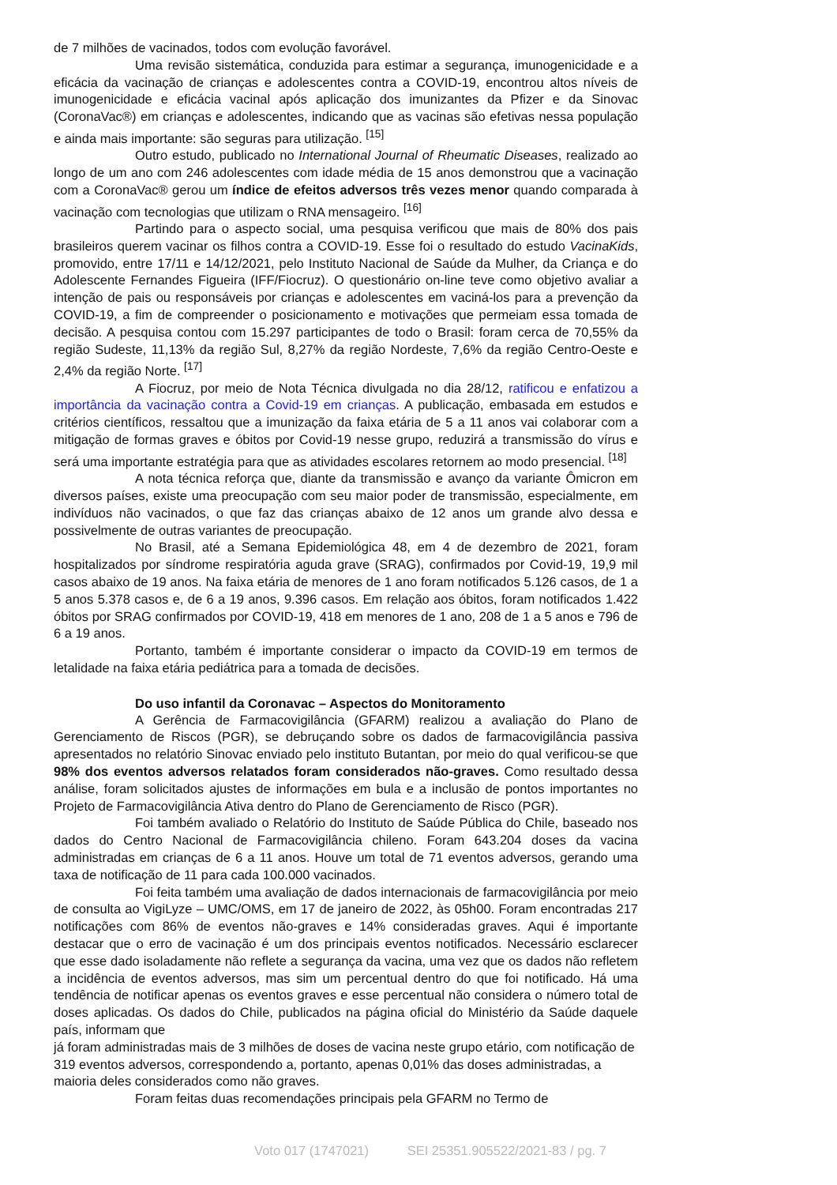de 7 milhões de vacinados, todos com evolução favorável.
Uma revisão sistemática, conduzida para estimar a segurança, imunogenicidade e a eficácia da vacinação de crianças e adolescentes contra a COVID-19, encontrou altos níveis de imunogenicidade e eficácia vacinal após aplicação dos imunizantes da Pfizer e da Sinovac (CoronaVac®) em crianças e adolescentes, indicando que as vacinas são efetivas nessa população e ainda mais importante: são seguras para utilização. <sup>[15]</sup>
Outro estudo, publicado no International Journal of Rheumatic Diseases, realizado ao longo de um ano com 246 adolescentes com idade média de 15 anos demonstrou que a vacinação com a CoronaVac® gerou um índice de efeitos adversos três vezes menor quando comparada à vacinação com tecnologias que utilizam o RNA mensageiro. <sup>[16]</sup>
Partindo para o aspecto social, uma pesquisa verificou que mais de 80% dos pais brasileiros querem vacinar os filhos contra a COVID-19. Esse foi o resultado do estudo VacinaKids, promovido, entre 17/11 e 14/12/2021, pelo Instituto Nacional de Saúde da Mulher, da Criança e do Adolescente Fernandes Figueira (IFF/Fiocruz). O questionário on-line teve como objetivo avaliar a intenção de pais ou responsáveis por crianças e adolescentes em vaciná-los para a prevenção da COVID-19, a fim de compreender o posicionamento e motivações que permeiam essa tomada de decisão. A pesquisa contou com 15.297 participantes de todo o Brasil: foram cerca de 70,55% da região Sudeste, 11,13% da região Sul, 8,27% da região Nordeste, 7,6% da região Centro-Oeste e 2,4% da região Norte. <sup>[17]</sup>
A Fiocruz, por meio de Nota Técnica divulgada no dia 28/12, ratificou e enfatizou a importância da vacinação contra a Covid-19 em crianças. A publicação, embasada em estudos e critérios científicos, ressaltou que a imunização da faixa etária de 5 a 11 anos vai colaborar com a mitigação de formas graves e óbitos por Covid-19 nesse grupo, reduzirá a transmissão do vírus e será uma importante estratégia para que as atividades escolares retornem ao modo presencial. <sup>[18]</sup>
A nota técnica reforça que, diante da transmissão e avanço da variante Ômicron em diversos países, existe uma preocupação com seu maior poder de transmissão, especialmente, em indivíduos não vacinados, o que faz das crianças abaixo de 12 anos um grande alvo dessa e possivelmente de outras variantes de preocupação.
No Brasil, até a Semana Epidemiológica 48, em 4 de dezembro de 2021, foram hospitalizados por síndrome respiratória aguda grave (SRAG), confirmados por Covid-19, 19,9 mil casos abaixo de 19 anos. Na faixa etária de menores de 1 ano foram notificados 5.126 casos, de 1 a 5 anos 5.378 casos e, de 6 a 19 anos, 9.396 casos. Em relação aos óbitos, foram notificados 1.422 óbitos por SRAG confirmados por COVID-19, 418 em menores de 1 ano, 208 de 1 a 5 anos e 796 de 6 a 19 anos.
Portanto, também é importante considerar o impacto da COVID-19 em termos de letalidade na faixa etária pediátrica para a tomada de decisões.
Do uso infantil da Coronavac – Aspectos do Monitoramento
A Gerência de Farmacovigilância (GFARM) realizou a avaliação do Plano de Gerenciamento de Riscos (PGR), se debruçando sobre os dados de farmacovigilância passiva apresentados no relatório Sinovac enviado pelo instituto Butantan, por meio do qual verificou-se que 98% dos eventos adversos relatados foram considerados não-graves. Como resultado dessa análise, foram solicitados ajustes de informações em bula e a inclusão de pontos importantes no Projeto de Farmacovigilância Ativa dentro do Plano de Gerenciamento de Risco (PGR).
Foi também avaliado o Relatório do Instituto de Saúde Pública do Chile, baseado nos dados do Centro Nacional de Farmacovigilância chileno. Foram 643.204 doses da vacina administradas em crianças de 6 a 11 anos. Houve um total de 71 eventos adversos, gerando uma taxa de notificação de 11 para cada 100.000 vacinados.
Foi feita também uma avaliação de dados internacionais de farmacovigilância por meio de consulta ao VigiLyze – UMC/OMS, em 17 de janeiro de 2022, às 05h00. Foram encontradas 217 notificações com 86% de eventos não-graves e 14% consideradas graves. Aqui é importante destacar que o erro de vacinação é um dos principais eventos notificados. Necessário esclarecer que esse dado isoladamente não reflete a segurança da vacina, uma vez que os dados não refletem a incidência de eventos adversos, mas sim um percentual dentro do que foi notificado. Há uma tendência de notificar apenas os eventos graves e esse percentual não considera o número total de doses aplicadas. Os dados do Chile, publicados na página oficial do Ministério da Saúde daquele país, informam que
já foram administradas mais de 3 milhões de doses de vacina neste grupo etário, com notificação de 319 eventos adversos, correspondendo a, portanto, apenas 0,01% das doses administradas, a maioria deles considerados como não graves.
Foram feitas duas recomendações principais pela GFARM no Termo de
Voto 017 (1747021) SEI 25351.905522/2021-83 / pg. 7